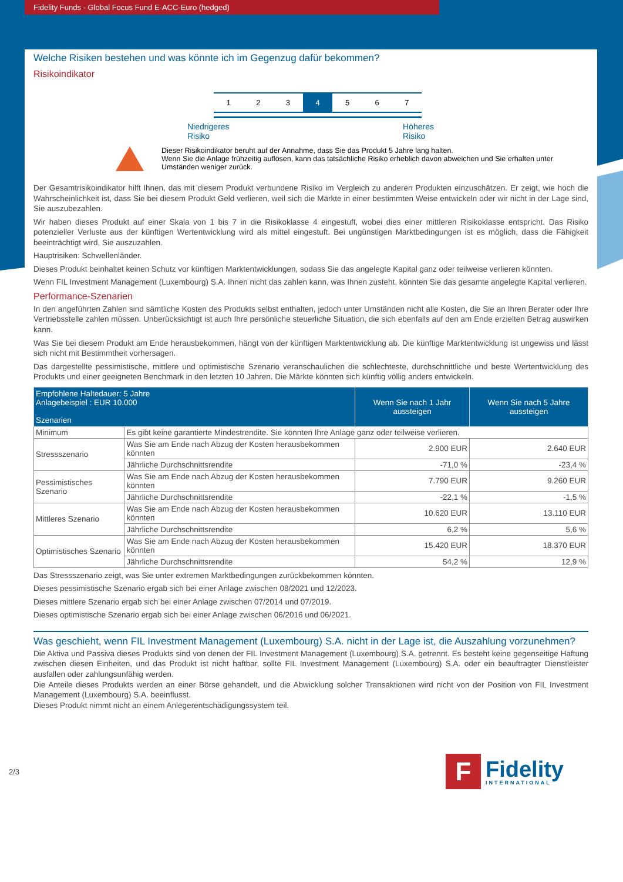Fidelity Funds - Global Focus Fund E-ACC-Euro (hedged)
Welche Risiken bestehen und was könnte ich im Gegenzug dafür bekommen?
Risikoindikator
1 2 3 4 5 6 7
Niedrigeres
Risiko Höheres
Risiko
Dieser Risikoindikator beruht auf der Annahme, dass Sie das Produkt 5 Jahre lang halten.
Wenn Sie die Anlage frühzeitig auflösen, kann das tatsächliche Risiko erheblich davon abweichen und Sie erhalten unter Umständen weniger zurück.
Der Gesamtrisikoindikator hilft Ihnen, das mit diesem Produkt verbundene Risiko im Vergleich zu anderen Produkten einzuschätzen. Er zeigt, wie hoch die Wahrscheinlichkeit ist, dass Sie bei diesem Produkt Geld verlieren, weil sich die Märkte in einer bestimmten Weise entwickeln oder wir nicht in der Lage sind, Sie auszubezahlen.
Wir haben dieses Produkt auf einer Skala von 1 bis 7 in die Risikoklasse 4 eingestuft, wobei dies einer mittleren Risikoklasse entspricht. Das Risiko potenzieller Verluste aus der künftigen Wertentwicklung wird als mittel eingestuft. Bei ungünstigen Marktbedingungen ist es möglich, dass die Fähigkeit beeinträchtigt wird, Sie auszuzahlen.
Hauptrisiken: Schwellenländer.
Dieses Produkt beinhaltet keinen Schutz vor künftigen Marktentwicklungen, sodass Sie das angelegte Kapital ganz oder teilweise verlieren könnten.
Wenn FIL Investment Management (Luxembourg) S.A. Ihnen nicht das zahlen kann, was Ihnen zusteht, könnten Sie das gesamte angelegte Kapital verlieren.
Performance-Szenarien
In den angeführten Zahlen sind sämtliche Kosten des Produkts selbst enthalten, jedoch unter Umständen nicht alle Kosten, die Sie an Ihren Berater oder Ihre Vertriebsstelle zahlen müssen. Unberücksichtigt ist auch Ihre persönliche steuerliche Situation, die sich ebenfalls auf den am Ende erzielten Betrag auswirken kann.
Was Sie bei diesem Produkt am Ende herausbekommen, hängt von der künftigen Marktentwicklung ab. Die künftige Marktentwicklung ist ungewiss und lässt sich nicht mit Bestimmtheit vorhersagen.
Das dargestellte pessimistische, mittlere und optimistische Szenario veranschaulichen die schlechteste, durchschnittliche und beste Wertentwicklung des Produkts und einer geeigneten Benchmark in den letzten 10 Jahren. Die Märkte könnten sich künftig völlig anders entwickeln.
| Empfohlene Haltedauer: 5 Jahre Anlagebeispiel : EUR 10.000 Szenarien | | Wenn Sie nach 1 Jahr aussteigen | Wenn Sie nach 5 Jahre aussteigen |
| --- | --- | --- | --- |
| Minimum | Es gibt keine garantierte Mindestrendite. Sie könnten Ihre Anlage ganz oder teilweise verlieren. | | |
| Stressszenario | Was Sie am Ende nach Abzug der Kosten herausbekommen könnten | 2.900 EUR | 2.640 EUR |
| | Jährliche Durchschnittsrendite | -71,0 % | -23,4 % |
| Pessimistisches Szenario | Was Sie am Ende nach Abzug der Kosten herausbekommen könnten | 7.790 EUR | 9.260 EUR |
| | Jährliche Durchschnittsrendite | -22,1 % | -1,5 % |
| Mittleres Szenario | Was Sie am Ende nach Abzug der Kosten herausbekommen könnten | 10.620 EUR | 13.110 EUR |
| | Jährliche Durchschnittsrendite | 6,2 % | 5,6 % |
| Optimistisches Szenario | Was Sie am Ende nach Abzug der Kosten herausbekommen könnten | 15.420 EUR | 18.370 EUR |
| | Jährliche Durchschnittsrendite | 54,2 % | 12,9 % |
Das Stressszenario zeigt, was Sie unter extremen Marktbedingungen zurückbekommen könnten.
Dieses pessimistische Szenario ergab sich bei einer Anlage zwischen 08/2021 und 12/2023.
Dieses mittlere Szenario ergab sich bei einer Anlage zwischen 07/2014 und 07/2019.
Dieses optimistische Szenario ergab sich bei einer Anlage zwischen 06/2016 und 06/2021.
Was geschieht, wenn FIL Investment Management (Luxembourg) S.A. nicht in der Lage ist, die Auszahlung vorzunehmen?
Die Aktiva und Passiva dieses Produkts sind von denen der FIL Investment Management (Luxembourg) S.A. getrennt. Es besteht keine gegenseitige Haftung zwischen diesen Einheiten, und das Produkt ist nicht haftbar, sollte FIL Investment Management (Luxembourg) S.A. oder ein beauftragter Dienstleister ausfallen oder zahlungsunfähig werden.
Die Anteile dieses Produkts werden an einer Börse gehandelt, und die Abwicklung solcher Transaktionen wird nicht von der Position von FIL Investment Management (Luxembourg) S.A. beeinflusst.
Dieses Produkt nimmt nicht an einem Anlegerentschädigungssystem teil.
2/3
F
Fidelity
INTERNATIONAL